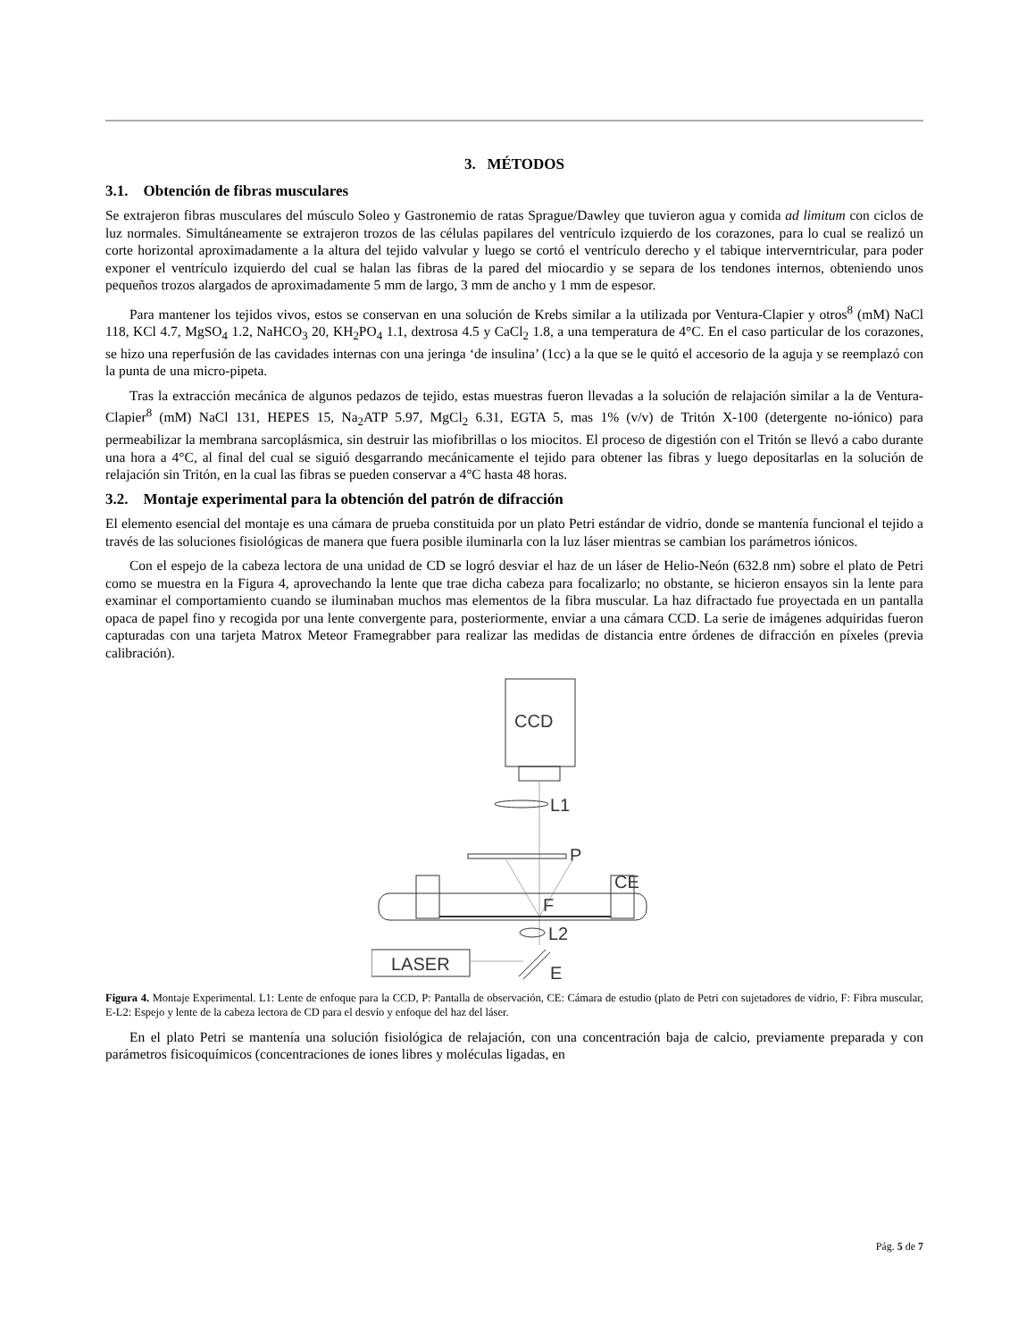3. MÉTODOS
3.1. Obtención de fibras musculares
Se extrajeron fibras musculares del músculo Soleo y Gastronemio de ratas Sprague/Dawley que tuvieron agua y comida ad limitum con ciclos de luz normales. Simultáneamente se extrajeron trozos de las células papilares del ventrículo izquierdo de los corazones, para lo cual se realizó un corte horizontal aproximadamente a la altura del tejido valvular y luego se cortó el ventrículo derecho y el tabique interverntricular, para poder exponer el ventrículo izquierdo del cual se halan las fibras de la pared del miocardio y se separa de los tendones internos, obteniendo unos pequeños trozos alargados de aproximadamente 5 mm de largo, 3 mm de ancho y 1 mm de espesor.
Para mantener los tejidos vivos, estos se conservan en una solución de Krebs similar a la utilizada por Ventura-Clapier y otros<sup>8</sup> (mM) NaCl 118, KCl 4.7, MgSO<sub>4</sub> 1.2, NaHCO<sub>3</sub> 20, KH<sub>2</sub>PO<sub>4</sub> 1.1, dextrosa 4.5 y CaCl<sub>2</sub> 1.8, a una temperatura de 4°C. En el caso particular de los corazones, se hizo una reperfusión de las cavidades internas con una jeringa ‘de insulina’ (1cc) a la que se le quitó el accesorio de la aguja y se reemplazó con la punta de una micro-pipeta.
Tras la extracción mecánica de algunos pedazos de tejido, estas muestras fueron llevadas a la solución de relajación similar a la de Ventura-Clapier<sup>8</sup> (mM) NaCl 131, HEPES 15, Na<sub>2</sub>ATP 5.97, MgCl<sub>2</sub> 6.31, EGTA 5, mas 1% (v/v) de Tritón X-100 (detergente no-iónico) para permeabilizar la membrana sarcoplásmica, sin destruir las miofibrillas o los miocitos. El proceso de digestión con el Tritón se llevó a cabo durante una hora a 4°C, al final del cual se siguió desgarrando mecánicamente el tejido para obtener las fibras y luego depositarlas en la solución de relajación sin Tritón, en la cual las fibras se pueden conservar a 4°C hasta 48 horas.
3.2. Montaje experimental para la obtención del patrón de difracción
El elemento esencial del montaje es una cámara de prueba constituida por un plato Petri estándar de vidrio, donde se mantenía funcional el tejido a través de las soluciones fisiológicas de manera que fuera posible iluminarla con la luz láser mientras se cambian los parámetros iónicos.
Con el espejo de la cabeza lectora de una unidad de CD se logró desviar el haz de un láser de Helio-Neón (632.8 nm) sobre el plato de Petri como se muestra en la Figura 4, aprovechando la lente que trae dicha cabeza para focalizarlo; no obstante, se hicieron ensayos sin la lente para examinar el comportamiento cuando se iluminaban muchos mas elementos de la fibra muscular. La haz difractado fue proyectada en un pantalla opaca de papel fino y recogida por una lente convergente para, posteriormente, enviar a una cámara CCD. La serie de imágenes adquiridas fueron capturadas con una tarjeta Matrox Meteor Framegrabber para realizar las medidas de distancia entre órdenes de difracción en píxeles (previa calibración).
CCD
L1
P
CE
F
L2
LASER
E
Figura 4. Montaje Experimental. L1: Lente de enfoque para la CCD, P: Pantalla de observación, CE: Cámara de estudio (plato de Petri con sujetadores de vidrio, F: Fibra muscular, E-L2: Espejo y lente de la cabeza lectora de CD para el desvío y enfoque del haz del láser.
En el plato Petri se mantenía una solución fisiológica de relajación, con una concentración baja de calcio, previamente preparada y con parámetros fisicoquímicos (concentraciones de iones libres y moléculas ligadas, en
Pág. 5 de 7